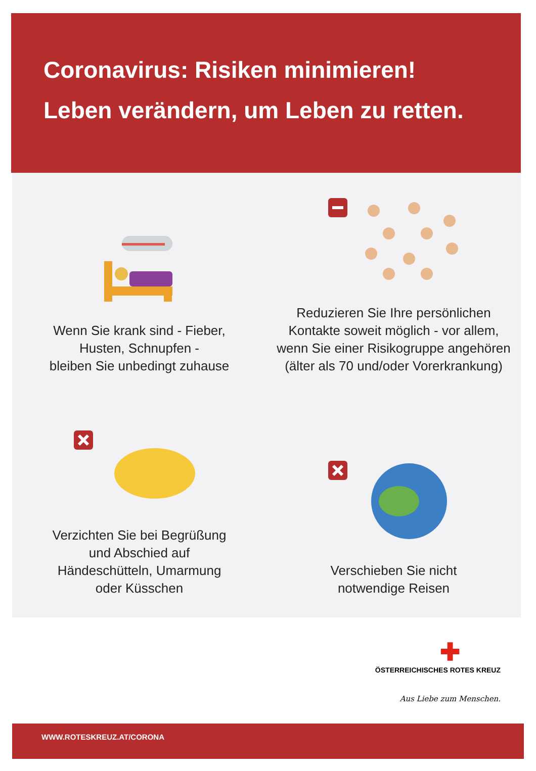Coronavirus: Risiken minimieren!
Leben verändern, um Leben zu retten.
Wenn Sie krank sind - Fieber,
Husten, Schnupfen -
bleiben Sie unbedingt zuhause
Reduzieren Sie Ihre persönlichen
Kontakte soweit möglich - vor allem,
wenn Sie einer Risikogruppe angehören
(älter als 70 und/oder Vorerkrankung)
Verzichten Sie bei Begrüßung
und Abschied auf
Händeschütteln, Umarmung
oder Küsschen
Verschieben Sie nicht
notwendige Reisen
✚
ÖSTERREICHISCHES ROTES KREUZ
Aus Liebe zum Menschen.
WWW.ROTESKREUZ.AT/CORONA